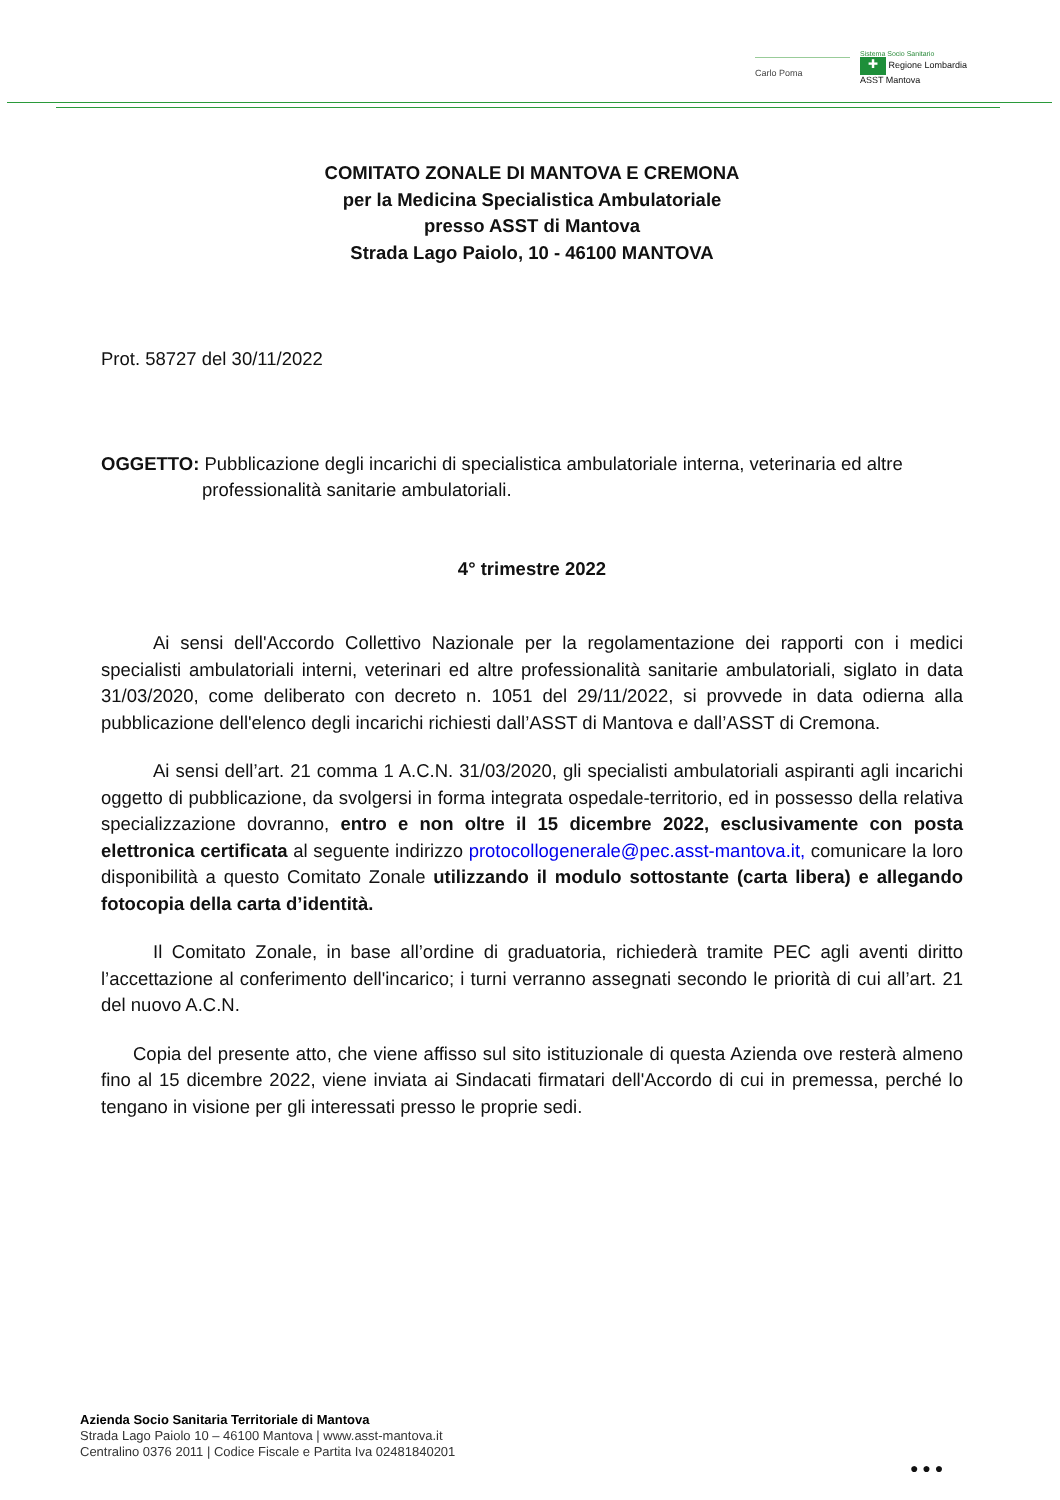Carlo Poma
Sistema Socio Sanitario
✚ Regione Lombardia
ASST Mantova
COMITATO ZONALE DI MANTOVA E CREMONA
per la Medicina Specialistica Ambulatoriale
presso ASST di Mantova
Strada Lago Paiolo, 10 - 46100 MANTOVA
Prot. 58727 del 30/11/2022
OGGETTO: Pubblicazione degli incarichi di specialistica ambulatoriale interna, veterinaria ed altre
professionalità sanitarie ambulatoriali.
4° trimestre 2022
Ai sensi dell'Accordo Collettivo Nazionale per la regolamentazione dei rapporti con i medici specialisti ambulatoriali interni, veterinari ed altre professionalità sanitarie ambulatoriali, siglato in data 31/03/2020, come deliberato con decreto n. 1051 del 29/11/2022, si provvede in data odierna alla pubblicazione dell'elenco degli incarichi richiesti dall’ASST di Mantova e dall’ASST di Cremona.
Ai sensi dell’art. 21 comma 1 A.C.N. 31/03/2020, gli specialisti ambulatoriali aspiranti agli incarichi oggetto di pubblicazione, da svolgersi in forma integrata ospedale-territorio, ed in possesso della relativa specializzazione dovranno, entro e non oltre il 15 dicembre 2022, esclusivamente con posta elettronica certificata al seguente indirizzo protocollogenerale@pec.asst-mantova.it, comunicare la loro disponibilità a questo Comitato Zonale utilizzando il modulo sottostante (carta libera) e allegando fotocopia della carta d’identità.
Il Comitato Zonale, in base all’ordine di graduatoria, richiederà tramite PEC agli aventi diritto l’accettazione al conferimento dell'incarico; i turni verranno assegnati secondo le priorità di cui all’art. 21 del nuovo A.C.N.
Copia del presente atto, che viene affisso sul sito istituzionale di questa Azienda ove resterà almeno fino al 15 dicembre 2022, viene inviata ai Sindacati firmatari dell'Accordo di cui in premessa, perché lo tengano in visione per gli interessati presso le proprie sedi.
Azienda Socio Sanitaria Territoriale di Mantova
Strada Lago Paiolo 10 – 46100 Mantova | www.asst-mantova.it
Centralino 0376 2011 | Codice Fiscale e Partita Iva 02481840201
● ● ●